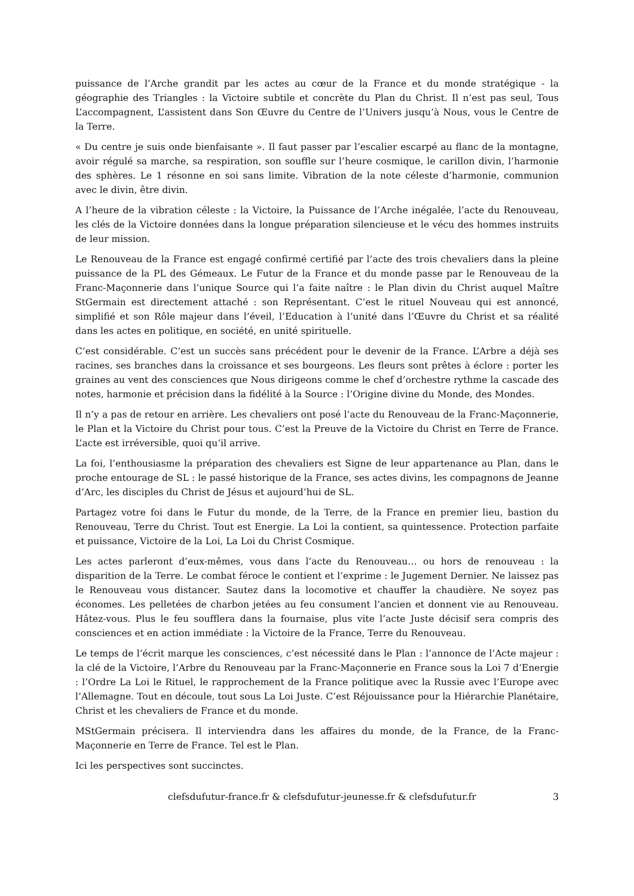puissance de l’Arche grandit par les actes au cœur de la France et du monde stratégique - la géographie des Triangles : la Victoire subtile et concrète du Plan du Christ. Il n’est pas seul, Tous L’accompagnent, L’assistent dans Son Œuvre du Centre de l’Univers jusqu’à Nous, vous le Centre de la Terre.
« Du centre je suis onde bienfaisante ». Il faut passer par l’escalier escarpé au flanc de la montagne, avoir régulé sa marche, sa respiration, son souffle sur l’heure cosmique, le carillon divin, l’harmonie des sphères. Le 1 résonne en soi sans limite. Vibration de la note céleste d’harmonie, communion avec le divin, être divin.
A l’heure de la vibration céleste : la Victoire, la Puissance de l’Arche inégalée, l’acte du Renouveau, les clés de la Victoire données dans la longue préparation silencieuse et le vécu des hommes instruits de leur mission.
Le Renouveau de la France est engagé confirmé certifié par l’acte des trois chevaliers dans la pleine puissance de la PL des Gémeaux. Le Futur de la France et du monde passe par le Renouveau de la Franc-Maçonnerie dans l’unique Source qui l’a faite naître : le Plan divin du Christ auquel Maître StGermain est directement attaché : son Représentant. C’est le rituel Nouveau qui est annoncé, simplifié et son Rôle majeur dans l’éveil, l’Education à l’unité dans l’Œuvre du Christ et sa réalité dans les actes en politique, en société, en unité spirituelle.
C’est considérable. C’est un succès sans précédent pour le devenir de la France. L’Arbre a déjà ses racines, ses branches dans la croissance et ses bourgeons. Les fleurs sont prêtes à éclore : porter les graines au vent des consciences que Nous dirigeons comme le chef d’orchestre rythme la cascade des notes, harmonie et précision dans la fidélité à la Source : l’Origine divine du Monde, des Mondes.
Il n’y a pas de retour en arrière. Les chevaliers ont posé l’acte du Renouveau de la Franc-Maçonnerie, le Plan et la Victoire du Christ pour tous. C’est la Preuve de la Victoire du Christ en Terre de France. L’acte est irréversible, quoi qu’il arrive.
La foi, l’enthousiasme la préparation des chevaliers est Signe de leur appartenance au Plan, dans le proche entourage de SL : le passé historique de la France, ses actes divins, les compagnons de Jeanne d’Arc, les disciples du Christ de Jésus et aujourd’hui de SL.
Partagez votre foi dans le Futur du monde, de la Terre, de la France en premier lieu, bastion du Renouveau, Terre du Christ. Tout est Energie. La Loi la contient, sa quintessence. Protection parfaite et puissance, Victoire de la Loi, La Loi du Christ Cosmique.
Les actes parleront d’eux-mêmes, vous dans l’acte du Renouveau… ou hors de renouveau : la disparition de la Terre. Le combat féroce le contient et l’exprime : le Jugement Dernier. Ne laissez pas le Renouveau vous distancer. Sautez dans la locomotive et chauffer la chaudière. Ne soyez pas économes. Les pelletées de charbon jetées au feu consument l’ancien et donnent vie au Renouveau. Hâtez-vous. Plus le feu soufflera dans la fournaise, plus vite l’acte Juste décisif sera compris des consciences et en action immédiate : la Victoire de la France, Terre du Renouveau.
Le temps de l’écrit marque les consciences, c’est nécessité dans le Plan : l’annonce de l’Acte majeur : la clé de la Victoire, l’Arbre du Renouveau par la Franc-Maçonnerie en France sous la Loi 7 d’Energie : l’Ordre La Loi le Rituel, le rapprochement de la France politique avec la Russie avec l’Europe avec l’Allemagne. Tout en découle, tout sous La Loi Juste. C’est Réjouissance pour la Hiérarchie Planétaire, Christ et les chevaliers de France et du monde.
MStGermain précisera. Il interviendra dans les affaires du monde, de la France, de la Franc-Maçonnerie en Terre de France. Tel est le Plan.
Ici les perspectives sont succinctes.
clefsdufutur-france.fr & clefsdufutur-jeunesse.fr & clefsdufutur.fr 3